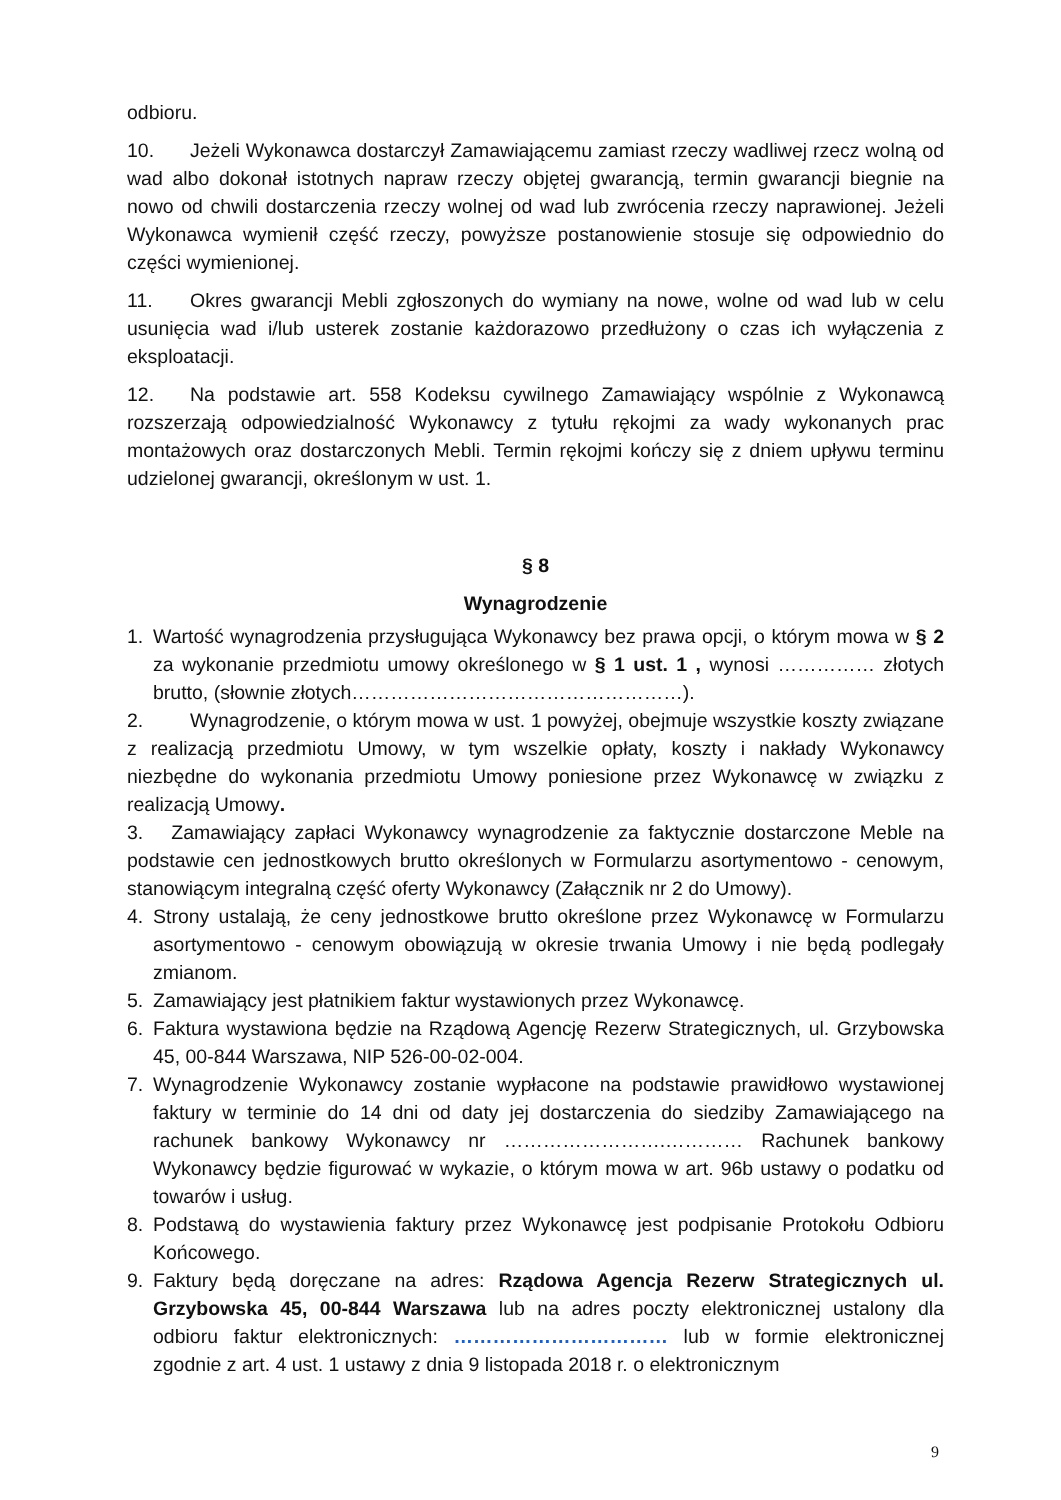odbioru.
10. Jeżeli Wykonawca dostarczył Zamawiającemu zamiast rzeczy wadliwej rzecz wolną od wad albo dokonał istotnych napraw rzeczy objętej gwarancją, termin gwarancji biegnie na nowo od chwili dostarczenia rzeczy wolnej od wad lub zwrócenia rzeczy naprawionej. Jeżeli Wykonawca wymienił część rzeczy, powyższe postanowienie stosuje się odpowiednio do części wymienionej.
11. Okres gwarancji Mebli zgłoszonych do wymiany na nowe, wolne od wad lub w celu usunięcia wad i/lub usterek zostanie każdorazowo przedłużony o czas ich wyłączenia z eksploatacji.
12. Na podstawie art. 558 Kodeksu cywilnego Zamawiający wspólnie z Wykonawcą rozszerzają odpowiedzialność Wykonawcy z tytułu rękojmi za wady wykonanych prac montażowych oraz dostarczonych Mebli. Termin rękojmi kończy się z dniem upływu terminu udzielonej gwarancji, określonym w ust. 1.
§ 8
Wynagrodzenie
1. Wartość wynagrodzenia przysługująca Wykonawcy bez prawa opcji, o którym mowa w § 2 za wykonanie przedmiotu umowy określonego w § 1 ust. 1 , wynosi …………… złotych brutto, (słownie złotych……………………………………………).
2. Wynagrodzenie, o którym mowa w ust. 1 powyżej, obejmuje wszystkie koszty związane z realizacją przedmiotu Umowy, w tym wszelkie opłaty, koszty i nakłady Wykonawcy niezbędne do wykonania przedmiotu Umowy poniesione przez Wykonawcę w związku z realizacją Umowy.
3. Zamawiający zapłaci Wykonawcy wynagrodzenie za faktycznie dostarczone Meble na podstawie cen jednostkowych brutto określonych w Formularzu asortymentowo - cenowym, stanowiącym integralną część oferty Wykonawcy (Załącznik nr 2 do Umowy).
4. Strony ustalają, że ceny jednostkowe brutto określone przez Wykonawcę w Formularzu asortymentowo - cenowym obowiązują w okresie trwania Umowy i nie będą podlegały zmianom.
5. Zamawiający jest płatnikiem faktur wystawionych przez Wykonawcę.
6. Faktura wystawiona będzie na Rządową Agencję Rezerw Strategicznych, ul. Grzybowska 45, 00-844 Warszawa, NIP 526-00-02-004.
7. Wynagrodzenie Wykonawcy zostanie wypłacone na podstawie prawidłowo wystawionej faktury w terminie do 14 dni od daty jej dostarczenia do siedziby Zamawiającego na rachunek bankowy Wykonawcy nr …………………….………… Rachunek bankowy Wykonawcy będzie figurować w wykazie, o którym mowa w art. 96b ustawy o podatku od towarów i usług.
8. Podstawą do wystawienia faktury przez Wykonawcę jest podpisanie Protokołu Odbioru Końcowego.
9. Faktury będą doręczane na adres: Rządowa Agencja Rezerw Strategicznych ul. Grzybowska 45, 00-844 Warszawa lub na adres poczty elektronicznej ustalony dla odbioru faktur elektronicznych: …………………………… lub w formie elektronicznej zgodnie z art. 4 ust. 1 ustawy z dnia 9 listopada 2018 r. o elektronicznym
9